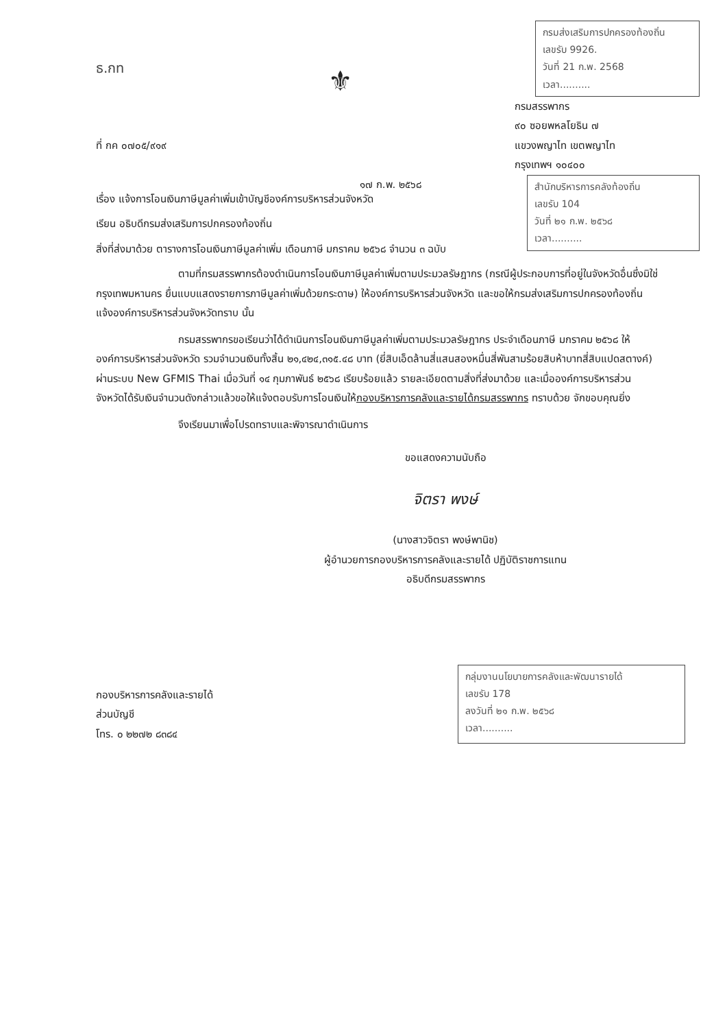ธ.กท
ที่ กค ๐๗๐๕/๙๑๙
⚜
กรมส่งเสริมการปกครองท้องถิ่น
เลขรับ 9926.
วันที่ 21 ก.พ. 2568
เวลา..........
กรมสรรพากร
๙๐ ซอยพหลโยธิน ๗
แขวงพญาไท เขตพญาไท
กรุงเทพฯ ๑๐๔๐๐
๑๗ ก.พ. ๒๕๖๘
สำนักบริหารการคลังท้องถิ่น
เลขรับ 104
วันที่ ๒๑ ก.พ. ๒๕๖๘
เวลา..........
เรื่อง แจ้งการโอนเงินภาษีมูลค่าเพิ่มเข้าบัญชีองค์การบริหารส่วนจังหวัด
เรียน อธิบดีกรมส่งเสริมการปกครองท้องถิ่น
สิ่งที่ส่งมาด้วย ตารางการโอนเงินภาษีมูลค่าเพิ่ม เดือนภาษี มกราคม ๒๕๖๘ จำนวน ๓ ฉบับ
ตามที่กรมสรรพากรต้องดำเนินการโอนเงินภาษีมูลค่าเพิ่มตามประมวลรัษฎากร (กรณีผู้ประกอบการที่อยู่ในจังหวัดอื่นซึ่งมิใช่กรุงเทพมหานคร ยื่นแบบแสดงรายการภาษีมูลค่าเพิ่มด้วยกระดาษ) ให้องค์การบริหารส่วนจังหวัด และขอให้กรมส่งเสริมการปกครองท้องถิ่นแจ้งองค์การบริหารส่วนจังหวัดทราบ นั้น
กรมสรรพากรขอเรียนว่าได้ดำเนินการโอนเงินภาษีมูลค่าเพิ่มตามประมวลรัษฎากร ประจำเดือนภาษี มกราคม ๒๕๖๘ ให้องค์การบริหารส่วนจังหวัด รวมจำนวนเงินทั้งสิ้น ๒๑,๔๒๔,๓๑๕.๔๘ บาท (ยี่สิบเอ็ดล้านสี่แสนสองหมื่นสี่พันสามร้อยสิบห้าบาทสี่สิบแปดสตางค์) ผ่านระบบ New GFMIS Thai เมื่อวันที่ ๑๔ กุมภาพันธ์ ๒๕๖๘ เรียบร้อยแล้ว รายละเอียดตามสิ่งที่ส่งมาด้วย และเมื่อองค์การบริหารส่วนจังหวัดได้รับเงินจำนวนดังกล่าวแล้วขอให้แจ้งตอบรับการโอนเงินให้กองบริหารการคลังและรายได้กรมสรรพากร ทราบด้วย จักขอบคุณยิ่ง
จึงเรียนมาเพื่อโปรดทราบและพิจารณาดำเนินการ
ขอแสดงความนับถือ
จิตรา พงษ์
(นางสาวจิตรา พงษ์พานิช)
ผู้อำนวยการกองบริหารการคลังและรายได้ ปฏิบัติราชการแทน
อธิบดีกรมสรรพากร
กองบริหารการคลังและรายได้
ส่วนบัญชี
โทร. ๐ ๒๒๗๒ ๘๓๘๔
กลุ่มงานนโยบายการคลังและพัฒนารายได้
เลขรับ 178
ลงวันที่ ๒๑ ก.พ. ๒๕๖๘
เวลา..........